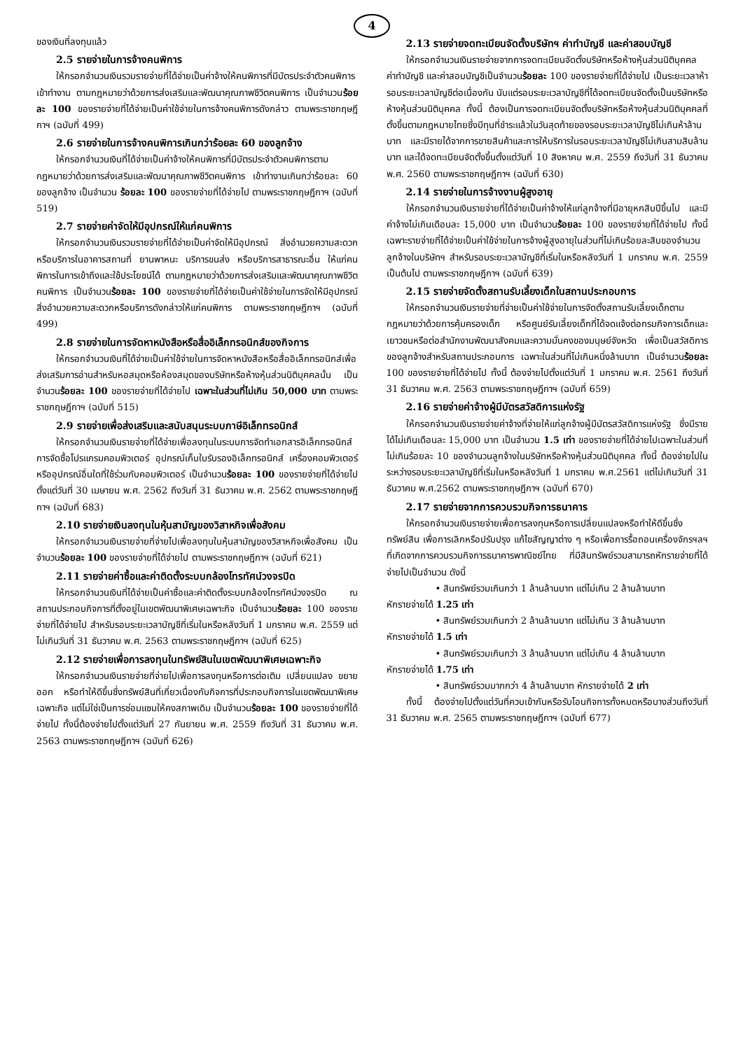4
ของเงินที่ลงทุนแล้ว
2.5 รายจ่ายในการจ้างคนพิการ
ให้กรอกจำนวนเงินรวมรายจ่ายที่ได้จ่ายเป็นค่าจ้างให้คนพิการที่มีบัตรประจำตัวคนพิการเข้าทำงาน ตามกฎหมายว่าด้วยการส่งเสริมและพัฒนาคุณภาพชีวิตคนพิการ เป็นจำนวนร้อยละ 100 ของรายจ่ายที่ได้จ่ายเป็นค่าใช้จ่ายในการจ้างคนพิการดังกล่าว ตามพระราชกฤษฎีกาฯ (ฉบับที่ 499)
2.6 รายจ่ายในการจ้างคนพิการเกินกว่าร้อยละ 60 ของลูกจ้าง
ให้กรอกจำนวนเงินที่ได้จ่ายเป็นค่าจ้างให้คนพิการที่มีบัตรประจำตัวคนพิการตามกฎหมายว่าด้วยการส่งเสริมและพัฒนาคุณภาพชีวิตคนพิการ เข้าทำงานเกินกว่าร้อยละ 60 ของลูกจ้าง เป็นจำนวน ร้อยละ 100 ของรายจ่ายที่ได้จ่ายไป ตามพระราชกฤษฎีกาฯ (ฉบับที่ 519)
2.7 รายจ่ายค่าจัดให้มีอุปกรณ์ให้แก่คนพิการ
ให้กรอกจำนวนเงินรวมรายจ่ายที่ได้จ่ายเป็นค่าจัดให้มีอุปกรณ์ สิ่งอำนวยความสะดวก หรือบริการในอาคารสถานที่ ยานพาหนะ บริการขนส่ง หรือบริการสาธารณะอื่น ให้แก่คนพิการในการเข้าถึงและใช้ประโยชน์ได้ ตามกฎหมายว่าด้วยการส่งเสริมและพัฒนาคุณภาพชีวิตคนพิการ เป็นจำนวนร้อยละ 100 ของรายจ่ายที่ได้จ่ายเป็นค่าใช้จ่ายในการจัดให้มีอุปกรณ์ สิ่งอำนวยความสะดวกหรือบริการดังกล่าวให้แก่คนพิการ ตามพระราชกฤษฎีกาฯ (ฉบับที่ 499)
2.8 รายจ่ายในการจัดหาหนังสือหรือสื่ออิเล็กทรอนิกส์ของกิจการ
ให้กรอกจำนวนเงินที่ได้จ่ายเป็นค่าใช้จ่ายในการจัดหาหนังสือหรือสื่ออิเล็กทรอนิกส์เพื่อส่งเสริมการอ่านสำหรับหอสมุดหรือห้องสมุดของบริษัทหรือห้างหุ้นส่วนนิติบุคคลนั้น เป็นจำนวนร้อยละ 100 ของรายจ่ายที่ได้จ่ายไป เฉพาะในส่วนที่ไม่เกิน 50,000 บาท ตามพระราชกฤษฎีกาฯ (ฉบับที่ 515)
2.9 รายจ่ายเพื่อส่งเสริมและสนับสนุนระบบภาษีอิเล็กทรอนิกส์
ให้กรอกจำนวนเงินรายจ่ายที่ได้จ่ายเพื่อลงทุนในระบบการจัดทำเอกสารอิเล็กทรอนิกส์ การจัดซื้อโปรแกรมคอมพิวเตอร์ อุปกรณ์เก็บใบรับรองอิเล็กทรอนิกส์ เครื่องคอมพิวเตอร์ หรืออุปกรณ์อื่นใดที่ใช้ร่วมกับคอมพิวเตอร์ เป็นจำนวนร้อยละ 100 ของรายจ่ายที่ได้จ่ายไป ตั้งแต่วันที่ 30 เมษายน พ.ศ. 2562 ถึงวันที่ 31 ธันวาคม พ.ศ. 2562 ตามพระราชกฤษฎีกาฯ (ฉบับที่ 683)
2.10 รายจ่ายเงินลงทุนในหุ้นสามัญของวิสาหกิจเพื่อสังคม
ให้กรอกจำนวนเงินรายจ่ายที่จ่ายไปเพื่อลงทุนในหุ้นสามัญของวิสาหกิจเพื่อสังคม เป็นจำนวนร้อยละ 100 ของรายจ่ายที่ได้จ่ายไป ตามพระราชกฤษฎีกาฯ (ฉบับที่ 621)
2.11 รายจ่ายค่าซื้อและค่าติดตั้งระบบกล้องโทรทัศน์วงจรปิด
ให้กรอกจำนวนเงินที่ได้จ่ายเป็นค่าซื้อและค่าติดตั้งระบบกล้องโทรทัศน์วงจรปิด ณ สถานประกอบกิจการที่ตั้งอยู่ในเขตพัฒนาพิเศษเฉพาะกิจ เป็นจำนวนร้อยละ 100 ของรายจ่ายที่ได้จ่ายไป สำหรับรอบระยะเวลาบัญชีที่เริ่มในหรือหลังวันที่ 1 มกราคม พ.ศ. 2559 แต่ไม่เกินวันที่ 31 ธันวาคม พ.ศ. 2563 ตามพระราชกฤษฎีกาฯ (ฉบับที่ 625)
2.12 รายจ่ายเพื่อการลงทุนในทรัพย์สินในเขตพัฒนาพิเศษเฉพาะกิจ
ให้กรอกจำนวนเงินรายจ่ายที่จ่ายไปเพื่อการลงทุนหรือการต่อเติม เปลี่ยนแปลง ขยายออก หรือทำให้ดีขึ้นซึ่งทรัพย์สินที่เกี่ยวเนื่องกับกิจการที่ประกอบกิจการในเขตพัฒนาพิเศษเฉพาะกิจ แต่ไม่ใช่เป็นการซ่อมแซมให้คงสภาพเดิม เป็นจำนวนร้อยละ 100 ของรายจ่ายที่ได้จ่ายไป ทั้งนี้ต้องจ่ายไปตั้งแต่วันที่ 27 กันยายน พ.ศ. 2559 ถึงวันที่ 31 ธันวาคม พ.ศ. 2563 ตามพระราชกฤษฎีกาฯ (ฉบับที่ 626)
2.13 รายจ่ายจดทะเบียนจัดตั้งบริษัทฯ ค่าทำบัญชี และค่าสอบบัญชี
ให้กรอกจำนวนเงินรายจ่ายจากการจดทะเบียนจัดตั้งบริษัทหรือห้างหุ้นส่วนนิติบุคคล ค่าทำบัญชี และค่าสอบบัญชีเป็นจำนวนร้อยละ 100 ของรายจ่ายที่ได้จ่ายไป เป็นระยะเวลาห้ารอบระยะเวลาบัญชีต่อเนื่องกัน นับแต่รอบระยะเวลาบัญชีที่ได้จดทะเบียนจัดตั้งเป็นบริษัทหรือห้างหุ้นส่วนนิติบุคคล ทั้งนี้ ต้องเป็นการจดทะเบียนจัดตั้งบริษัทหรือห้างหุ้นส่วนนิติบุคคลที่ตั้งขึ้นตามกฎหมายไทยซึ่งมีทุนที่ชำระแล้วในวันสุดท้ายของรอบระยะเวลาบัญชีไม่เกินห้าล้านบาท และมีรายได้จากการขายสินค้าและการให้บริการในรอบระยะเวลาบัญชีไม่เกินสามสิบล้านบาท และได้จดทะเบียนจัดตั้งขึ้นตั้งแต่วันที่ 10 สิงหาคม พ.ศ. 2559 ถึงวันที่ 31 ธันวาคม พ.ศ. 2560 ตามพระราชกฤษฎีกาฯ (ฉบับที่ 630)
2.14 รายจ่ายในการจ้างงานผู้สูงอายุ
ให้กรอกจำนวนเงินรายจ่ายที่ได้จ่ายเป็นค่าจ้างให้แก่ลูกจ้างที่มีอายุหกสิบปีขึ้นไป และมีค่าจ้างไม่เกินเดือนละ 15,000 บาท เป็นจำนวนร้อยละ 100 ของรายจ่ายที่ได้จ่ายไป ทั้งนี้ เฉพาะรายจ่ายที่ได้จ่ายเป็นค่าใช้จ่ายในการจ้างผู้สูงอายุในส่วนที่ไม่เกินร้อยละสิบของจำนวนลูกจ้างในบริษัทฯ สำหรับรอบระยะเวลาบัญชีที่เริ่มในหรือหลังวันที่ 1 มกราคม พ.ศ. 2559 เป็นต้นไป ตามพระราชกฤษฎีกาฯ (ฉบับที่ 639)
2.15 รายจ่ายจัดตั้งสถานรับเลี้ยงเด็กในสถานประกอบการ
ให้กรอกจำนวนเงินรายจ่ายที่จ่ายเป็นค่าใช้จ่ายในการจัดตั้งสถานรับเลี้ยงเด็กตามกฎหมายว่าด้วยการคุ้มครองเด็ก หรือศูนย์รับเลี้ยงเด็กที่ได้จดแจ้งต่อกรมกิจการเด็กและเยาวชนหรือต่อสำนักงานพัฒนาสังคมและความมั่นคงของมนุษย์จังหวัด เพื่อเป็นสวัสดิการของลูกจ้างสำหรับสถานประกอบการ เฉพาะในส่วนที่ไม่เกินหนึ่งล้านบาท เป็นจำนวนร้อยละ 100 ของรายจ่ายที่ได้จ่ายไป ทั้งนี้ ต้องจ่ายไปตั้งแต่วันที่ 1 มกราคม พ.ศ. 2561 ถึงวันที่ 31 ธันวาคม พ.ศ. 2563 ตามพระราชกฤษฎีกาฯ (ฉบับที่ 659)
2.16 รายจ่ายค่าจ้างผู้มีบัตรสวัสดิการแห่งรัฐ
ให้กรอกจำนวนเงินรายจ่ายค่าจ้างที่จ่ายให้แก่ลูกจ้างผู้มีบัตรสวัสดิการแห่งรัฐ ซึ่งมีรายได้ไม่เกินเดือนละ 15,000 บาท เป็นจำนวน 1.5 เท่า ของรายจ่ายที่ได้จ่ายไปเฉพาะในส่วนที่ไม่เกินร้อยละ 10 ของจำนวนลูกจ้างในบริษัทหรือห้างหุ้นส่วนนิติบุคคล ทั้งนี้ ต้องจ่ายไปในระหว่างรอบระยะเวลาบัญชีที่เริ่มในหรือหลังวันที่ 1 มกราคม พ.ศ.2561 แต่ไม่เกินวันที่ 31 ธันวาคม พ.ศ.2562 ตามพระราชกฤษฎีกาฯ (ฉบับที่ 670)
2.17 รายจ่ายจากการควบรวมกิจการธนาคาร
ให้กรอกจำนวนเงินรายจ่ายเพื่อการลงทุนหรือการเปลี่ยนแปลงหรือทำให้ดีขึ้นซึ่งทรัพย์สิน เพื่อการเลิกหรือปรับปรุง แก้ไขสัญญาต่าง ๆ หรือเพื่อการรื้อถอนเครื่องจักรฯลฯ ที่เกิดจากการควบรวมกิจการธนาคารพาณิชย์ไทย ที่มีสินทรัพย์รวมสามารถหักรายจ่ายที่ได้จ่ายไปเป็นจำนวน ดังนี้
• สินทรัพย์รวมเกินกว่า 1 ล้านล้านบาท แต่ไม่เกิน 2 ล้านล้านบาท
หักรายจ่ายได้ 1.25 เท่า
• สินทรัพย์รวมเกินกว่า 2 ล้านล้านบาท แต่ไม่เกิน 3 ล้านล้านบาท
หักรายจ่ายได้ 1.5 เท่า
• สินทรัพย์รวมเกินกว่า 3 ล้านล้านบาท แต่ไม่เกิน 4 ล้านล้านบาท
หักรายจ่ายได้ 1.75 เท่า
• สินทรัพย์รวมมากกว่า 4 ล้านล้านบาท หักรายจ่ายได้ 2 เท่า
ทั้งนี้ ต้องจ่ายไปตั้งแต่วันที่ควบเข้ากันหรือรับโอนกิจการทั้งหมดหรือบางส่วนถึงวันที่ 31 ธันวาคม พ.ศ. 2565 ตามพระราชกฤษฎีกาฯ (ฉบับที่ 677)